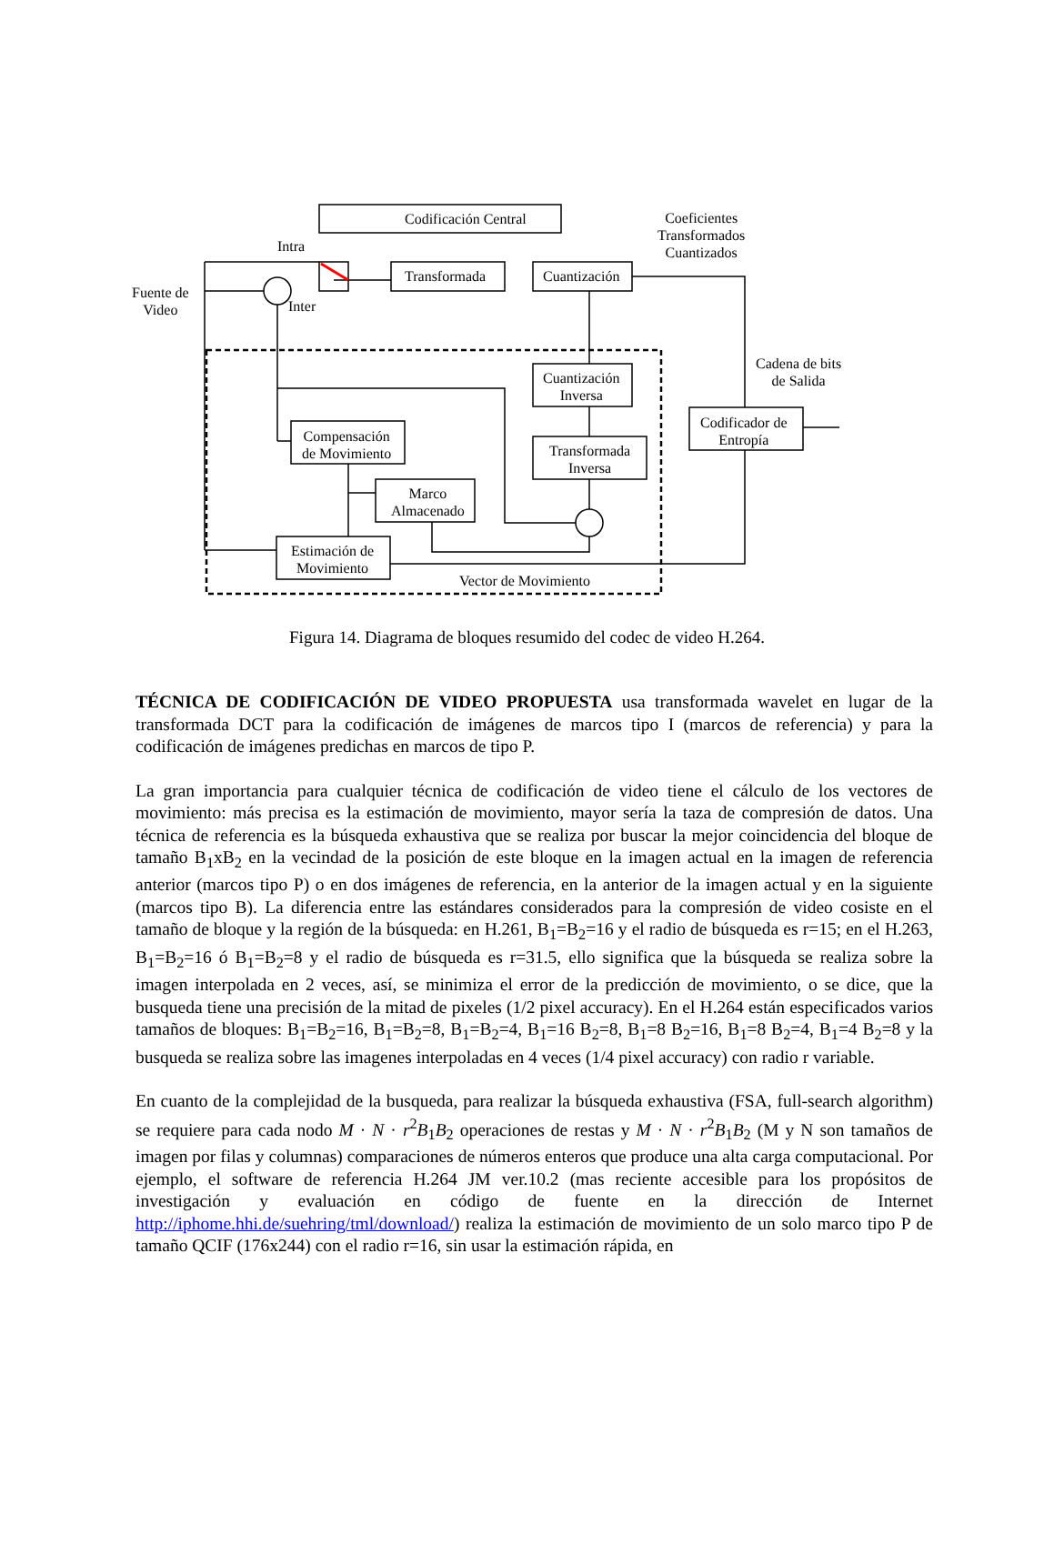Codificación Central
Transformada Cuantización
Coeficientes
Transformados
Cuantizados
Intra
Inter
Fuente de
Video
Cuantización
Inversa
Cadena de bits
de Salida
Codificador de
Entropía
Compensación
de Movimiento
Transformada
Inversa
Marco
Almacenado
Estimación de
Movimiento
Vector de Movimiento
Figura 14. Diagrama de bloques resumido del codec de video H.264.
TÉCNICA DE CODIFICACIÓN DE VIDEO PROPUESTA usa transformada wavelet en lugar de la transformada DCT para la codificación de imágenes de marcos tipo I (marcos de referencia) y para la codificación de imágenes predichas en marcos de tipo P.
La gran importancia para cualquier técnica de codificación de video tiene el cálculo de los vectores de movimiento: más precisa es la estimación de movimiento, mayor sería la taza de compresión de datos. Una técnica de referencia es la búsqueda exhaustiva que se realiza por buscar la mejor coincidencia del bloque de tamaño B<sub>1</sub>xB<sub>2</sub> en la vecindad de la posición de este bloque en la imagen actual en la imagen de referencia anterior (marcos tipo P) o en dos imágenes de referencia, en la anterior de la imagen actual y en la siguiente (marcos tipo B). La diferencia entre las estándares considerados para la compresión de video cosiste en el tamaño de bloque y la región de la búsqueda: en H.261, B<sub>1</sub>=B<sub>2</sub>=16 y el radio de búsqueda es r=15; en el H.263, B<sub>1</sub>=B<sub>2</sub>=16 ó B<sub>1</sub>=B<sub>2</sub>=8 y el radio de búsqueda es r=31.5, ello significa que la búsqueda se realiza sobre la imagen interpolada en 2 veces, así, se minimiza el error de la predicción de movimiento, o se dice, que la busqueda tiene una precisión de la mitad de pixeles (1/2 pixel accuracy). En el H.264 están especificados varios tamaños de bloques: B<sub>1</sub>=B<sub>2</sub>=16, B<sub>1</sub>=B<sub>2</sub>=8, B<sub>1</sub>=B<sub>2</sub>=4, B<sub>1</sub>=16 B<sub>2</sub>=8, B<sub>1</sub>=8 B<sub>2</sub>=16, B<sub>1</sub>=8 B<sub>2</sub>=4, B<sub>1</sub>=4 B<sub>2</sub>=8 y la busqueda se realiza sobre las imagenes interpoladas en 4 veces (1/4 pixel accuracy) con radio r variable.
En cuanto de la complejidad de la busqueda, para realizar la búsqueda exhaustiva (FSA, full-search algorithm) se requiere para cada nodo M · N · r<sup>2</sup>B<sub>1</sub>B<sub>2</sub> operaciones de restas y M · N · r<sup>2</sup>B<sub>1</sub>B<sub>2</sub> (M y N son tamaños de imagen por filas y columnas) comparaciones de números enteros que produce una alta carga computacional. Por ejemplo, el software de referencia H.264 JM ver.10.2 (mas reciente accesible para los propósitos de investigación y evaluación en código de fuente en la dirección de Internet http://iphome.hhi.de/suehring/tml/download/) realiza la estimación de movimiento de un solo marco tipo P de tamaño QCIF (176x244) con el radio r=16, sin usar la estimación rápida, en